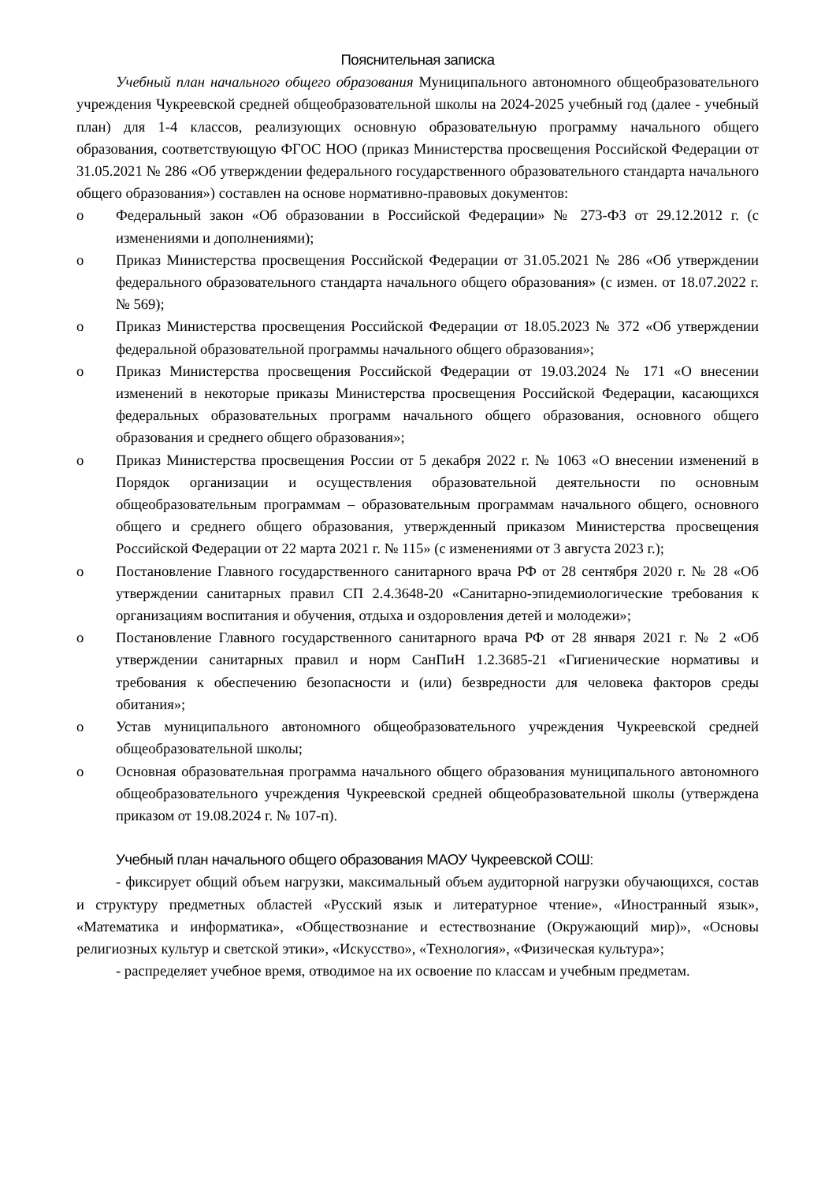Пояснительная записка
Учебный план начального общего образования Муниципального автономного общеобразовательного учреждения Чукреевской средней общеобразовательной школы на 2024-2025 учебный год (далее - учебный план) для 1-4 классов, реализующих основную образовательную программу начального общего образования, соответствующую ФГОС НОО (приказ Министерства просвещения Российской Федерации от 31.05.2021 № 286 «Об утверждении федерального государственного образовательного стандарта начального общего образования») составлен на основе нормативно-правовых документов:
o Федеральный закон «Об образовании в Российской Федерации» № 273-ФЗ от 29.12.2012 г. (с изменениями и дополнениями);
o Приказ Министерства просвещения Российской Федерации от 31.05.2021 № 286 «Об утверждении федерального образовательного стандарта начального общего образования» (с измен. от 18.07.2022 г. № 569);
o Приказ Министерства просвещения Российской Федерации от 18.05.2023 № 372 «Об утверждении федеральной образовательной программы начального общего образования»;
o Приказ Министерства просвещения Российской Федерации от 19.03.2024 № 171 «О внесении изменений в некоторые приказы Министерства просвещения Российской Федерации, касающихся федеральных образовательных программ начального общего образования, основного общего образования и среднего общего образования»;
o Приказ Министерства просвещения России от 5 декабря 2022 г. № 1063 «О внесении изменений в Порядок организации и осуществления образовательной деятельности по основным общеобразовательным программам – образовательным программам начального общего, основного общего и среднего общего образования, утвержденный приказом Министерства просвещения Российской Федерации от 22 марта 2021 г. № 115» (с изменениями от 3 августа 2023 г.);
o Постановление Главного государственного санитарного врача РФ от 28 сентября 2020 г. № 28 «Об утверждении санитарных правил СП 2.4.3648-20 «Санитарно-эпидемиологические требования к организациям воспитания и обучения, отдыха и оздоровления детей и молодежи»;
o Постановление Главного государственного санитарного врача РФ от 28 января 2021 г. № 2 «Об утверждении санитарных правил и норм СанПиН 1.2.3685-21 «Гигиенические нормативы и требования к обеспечению безопасности и (или) безвредности для человека факторов среды обитания»;
o Устав муниципального автономного общеобразовательного учреждения Чукреевской средней общеобразовательной школы;
o Основная образовательная программа начального общего образования муниципального автономного общеобразовательного учреждения Чукреевской средней общеобразовательной школы (утверждена приказом от 19.08.2024 г. № 107-п).
Учебный план начального общего образования МАОУ Чукреевской СОШ:
- фиксирует общий объем нагрузки, максимальный объем аудиторной нагрузки обучающихся, состав и структуру предметных областей «Русский язык и литературное чтение», «Иностранный язык», «Математика и информатика», «Обществознание и естествознание (Окружающий мир)», «Основы религиозных культур и светской этики», «Искусство», «Технология», «Физическая культура»;
- распределяет учебное время, отводимое на их освоение по классам и учебным предметам.